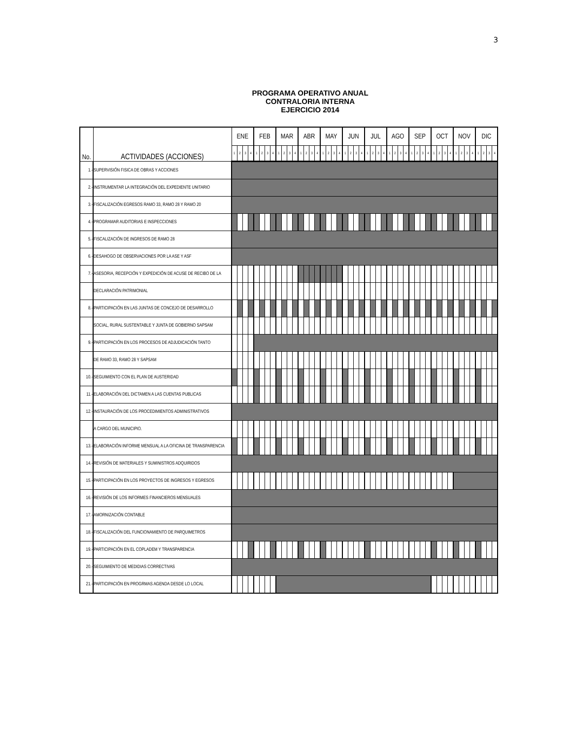3
PROGRAMA OPERATIVO ANUAL
CONTRALORIA INTERNA
EJERCICIO 2014
| No. | ACTIVIDADES (ACCIONES) | ENE | | | | FEB | | | | MAR | | | | ABR | | | | MAY | | | | JUN | | | | JUL | | | | AGO | | | | SEP | | | | OCT | | | | NOV | | | | DIC | | | |
| --- | --- | --- | --- | --- | --- | --- | --- | --- | --- | --- | --- | --- | --- | --- | --- | --- | --- | --- | --- | --- | --- | --- | --- | --- | --- | --- | --- | --- | --- | --- | --- | --- | --- | --- | --- | --- | --- | --- | --- | --- | --- | --- | --- | --- | --- | --- | --- | --- | --- |
| | | 1 | 2 | 3 | 4 | 1 | 2 | 3 | 4 | 1 | 2 | 3 | 4 | 1 | 2 | 3 | 4 | 1 | 2 | 3 | 4 | 1 | 2 | 3 | 4 | 1 | 2 | 3 | 4 | 1 | 2 | 3 | 4 | 1 | 2 | 3 | 4 | 1 | 2 | 3 | 4 | 1 | 2 | 3 | 4 | 1 | 2 | 3 | 4 |
| 1.- | SUPERVISIÓN FISICA DE OBRAS Y ACCIONES | | | | | | | | | | | | | | | | | | | | | | | | | | | | | | | | | | | | | | | | | | | | | | | | |
| 2.- | INSTRUMENTAR LA INTEGRACIÓN DEL EXPEDIENTE UNITARIO | | | | | | | | | | | | | | | | | | | | | | | | | | | | | | | | | | | | | | | | | | | | | | | | |
| 3.- | FISCALIZACIÓN EGRESOS RAMO 33, RAMO 28 Y RAMO 20 | | | | | | | | | | | | | | | | | | | | | | | | | | | | | | | | | | | | | | | | | | | | | | | | |
| 4.- | PROGRAMAR AUDITORIAS E INSPECCIONES | | | | | | | | | | | | | | | | | | | | | | | | | | | | | | | | | | | | | | | | | | | | | | | | |
| 5.- | FISCALIZACIÓN DE INGRESOS DE RAMO 28 | | | | | | | | | | | | | | | | | | | | | | | | | | | | | | | | | | | | | | | | | | | | | | | | |
| 6.- | DESAHOGO DE OBSERVACIONES POR LA ASE Y ASF | | | | | | | | | | | | | | | | | | | | | | | | | | | | | | | | | | | | | | | | | | | | | | | | |
| 7.- | ASESORIA, RECEPCIÓN Y EXPEDICIÓN DE ACUSE DE RECIBO DE LA | | | | | | | | | | | | | | | | | | | | | | | | | | | | | | | | | | | | | | | | | | | | | | | | |
| | DECLARACIÓN PATRIMONIAL | | | | | | | | | | | | | | | | | | | | | | | | | | | | | | | | | | | | | | | | | | | | | | | | |
| 8.- | PARTICIPACIÓN EN LAS JUNTAS DE CONCEJO DE DESARROLLO | | | | | | | | | | | | | | | | | | | | | | | | | | | | | | | | | | | | | | | | | | | | | | | | |
| | SOCIAL, RURAL SUSTENTABLE Y JUNTA DE GOBIERNO SAPSAM | | | | | | | | | | | | | | | | | | | | | | | | | | | | | | | | | | | | | | | | | | | | | | | | |
| 9.- | PARTICIPACIÓN EN LOS PROCESOS DE ADJUDICACIÓN TANTO | | | | | | | | | | | | | | | | | | | | | | | | | | | | | | | | | | | | | | | | | | | | | | | | |
| | DE RAMO 33, RAMO 28 Y SAPSAM | | | | | | | | | | | | | | | | | | | | | | | | | | | | | | | | | | | | | | | | | | | | | | | | |
| 10.- | SEGUIMIENTO CON EL PLAN DE AUSTERIDAD | | | | | | | | | | | | | | | | | | | | | | | | | | | | | | | | | | | | | | | | | | | | | | | | |
| 11.- | ELABORACIÓN DEL DICTAMEN A LAS CUENTAS PUBLICAS | | | | | | | | | | | | | | | | | | | | | | | | | | | | | | | | | | | | | | | | | | | | | | | | |
| 12.- | INSTAURACIÓN DE LOS PROCEDIMIENTOS ADMINISTRATIVOS | | | | | | | | | | | | | | | | | | | | | | | | | | | | | | | | | | | | | | | | | | | | | | | | |
| | A CARGO DEL MUNICIPIO. | | | | | | | | | | | | | | | | | | | | | | | | | | | | | | | | | | | | | | | | | | | | | | | | |
| 13.- | ELABORACIÓN INFORME MENSUAL A LA OFICINA DE TRANSPARENCIA | | | | | | | | | | | | | | | | | | | | | | | | | | | | | | | | | | | | | | | | | | | | | | | | |
| 14.- | REVISIÓN DE MATERIALES Y SUMINISTROS ADQUIRIDOS | | | | | | | | | | | | | | | | | | | | | | | | | | | | | | | | | | | | | | | | | | | | | | | | |
| 15.- | PARTICIPACIÓN EN LOS PROYECTOS DE INGRESOS Y EGRESOS | | | | | | | | | | | | | | | | | | | | | | | | | | | | | | | | | | | | | | | | | | | | | | | | |
| 16.- | REVISIÓN DE LOS INFORMES FINANCIEROS MENSUALES | | | | | | | | | | | | | | | | | | | | | | | | | | | | | | | | | | | | | | | | | | | | | | | | |
| 17.- | AMORNIZACIÓN CONTABLE | | | | | | | | | | | | | | | | | | | | | | | | | | | | | | | | | | | | | | | | | | | | | | | | |
| 18.- | FISCALIZACIÓN DEL FUNCIONAMIENTO DE PARQUIMETROS | | | | | | | | | | | | | | | | | | | | | | | | | | | | | | | | | | | | | | | | | | | | | | | | |
| 19.- | PARTICIPACIÓN EN EL COPLADEM Y TRANSPARENCIA | | | | | | | | | | | | | | | | | | | | | | | | | | | | | | | | | | | | | | | | | | | | | | | | |
| 20.- | SEGUIMIENTO DE MEDIDIAS CORRECTIVAS | | | | | | | | | | | | | | | | | | | | | | | | | | | | | | | | | | | | | | | | | | | | | | | | |
| 21.- | PARTICIPACIÓN EN PROGRMAS AGENDA DESDE LO LOCAL | | | | | | | | | | | | | | | | | | | | | | | | | | | | | | | | | | | | | | | | | | | | | | | | |